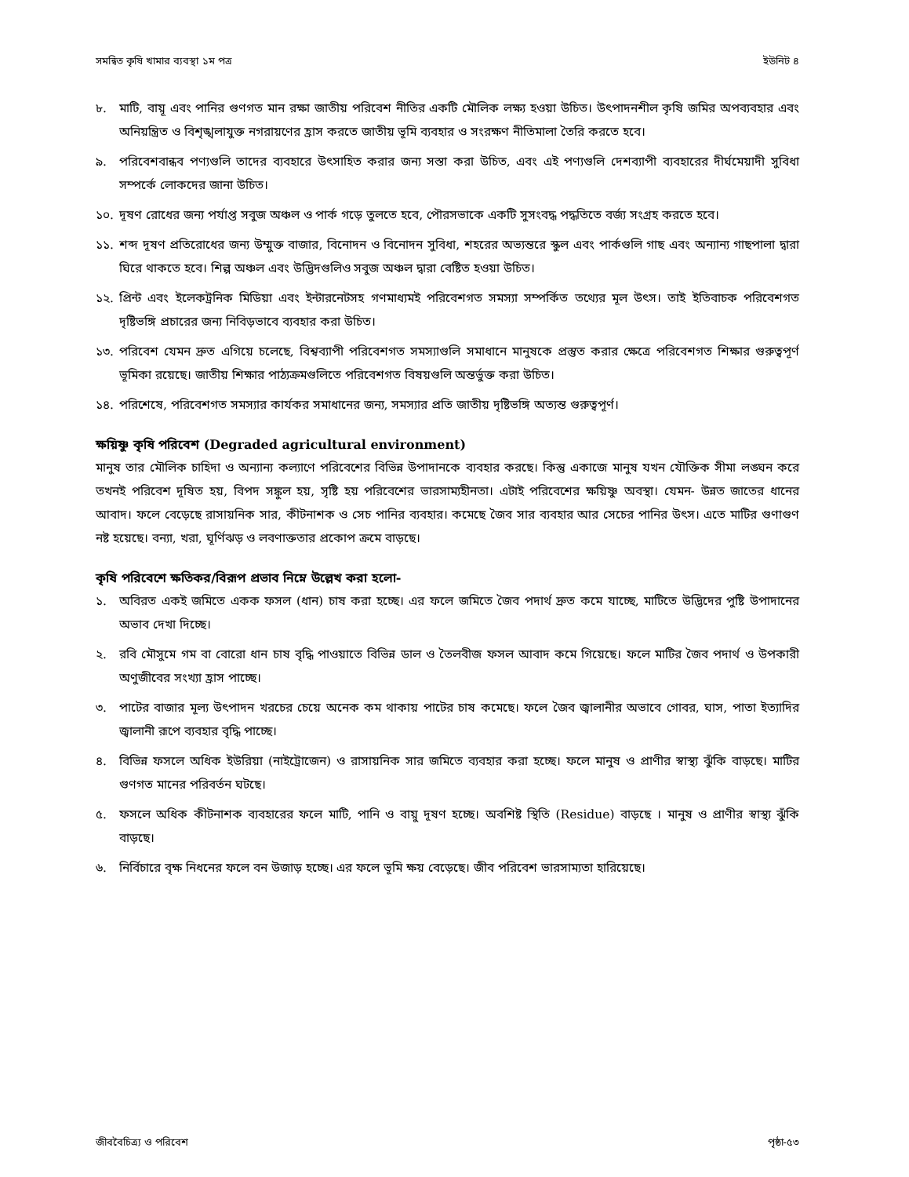সমন্বিত কৃষি খামার ব্যবস্থা ১ম পত্র ইউনিট ৪
৮. মাটি, বায়ূ এবং পানির গুণগত মান রক্ষা জাতীয় পরিবেশ নীতির একটি মৌলিক লক্ষ্য হওয়া উচিত। উৎপাদনশীল কৃষি জমির অপব্যবহার এবং অনিয়ন্ত্রিত ও বিশৃঙ্খলাযুক্ত নগরায়ণের হ্রাস করতে জাতীয় ভূমি ব্যবহার ও সংরক্ষণ নীতিমালা তৈরি করতে হবে।
৯. পরিবেশবান্ধব পণ্যগুলি তাদের ব্যবহারে উৎসাহিত করার জন্য সস্তা করা উচিত, এবং এই পণ্যগুলি দেশব্যাপী ব্যবহারের দীর্ঘমেয়াদী সুবিধা সম্পর্কে লোকদের জানা উচিত।
১০. দূষণ রোধের জন্য পর্যাপ্ত সবুজ অঞ্চল ও পার্ক গড়ে তুলতে হবে, পৌরসভাকে একটি সুসংবদ্ধ পদ্ধতিতে বর্জ্য সংগ্রহ করতে হবে।
১১. শব্দ দূষণ প্রতিরোধের জন্য উম্মুক্ত বাজার, বিনোদন ও বিনোদন সুবিধা, শহরের অভ্যন্তরে স্কুল এবং পার্কগুলি গাছ এবং অন্যান্য গাছপালা দ্বারা ঘিরে থাকতে হবে। শিল্প অঞ্চল এবং উদ্ভিদগুলিও সবুজ অঞ্চল দ্বারা বেষ্টিত হওয়া উচিত।
১২. প্রিন্ট এবং ইলেকট্রনিক মিডিয়া এবং ইন্টারনেটসহ গণমাধ্যমই পরিবেশগত সমস্যা সম্পর্কিত তথ্যের মূল উৎস। তাই ইতিবাচক পরিবেশগত দৃষ্টিভঙ্গি প্রচারের জন্য নিবিড়ভাবে ব্যবহার করা উচিত।
১৩. পরিবেশ যেমন দ্রুত এগিয়ে চলেছে, বিশ্বব্যাপী পরিবেশগত সমস্যাগুলি সমাধানে মানুষকে প্রস্তুত করার ক্ষেত্রে পরিবেশগত শিক্ষার গুরুত্বপূর্ণ ভূমিকা রয়েছে। জাতীয় শিক্ষার পাঠ্যক্রমগুলিতে পরিবেশগত বিষয়গুলি অন্তর্ভুক্ত করা উচিত।
১৪. পরিশেষে, পরিবেশগত সমস্যার কার্যকর সমাধানের জন্য, সমস্যার প্রতি জাতীয় দৃষ্টিভঙ্গি অত্যন্ত গুরুত্বপূর্ণ।
ক্ষয়িষ্ণু কৃষি পরিবেশ (Degraded agricultural environment)
মানুষ তার মৌলিক চাহিদা ও অন্যান্য কল্যাণে পরিবেশের বিভিন্ন উপাদানকে ব্যবহার করছে। কিন্তু একাজে মানুষ যখন যৌক্তিক সীমা লঙ্ঘন করে তখনই পরিবেশ দূষিত হয়, বিপদ সঙ্কুল হয়, সৃষ্টি হয় পরিবেশের ভারসাম্যহীনতা। এটাই পরিবেশের ক্ষয়িষ্ণু অবস্থা। যেমন- উন্নত জাতের ধানের আবাদ। ফলে বেড়েছে রাসায়নিক সার, কীটনাশক ও সেচ পানির ব্যবহার। কমেছে জৈব সার ব্যবহার আর সেচের পানির উৎস। এতে মাটির গুণাগুণ নষ্ট হয়েছে। বন্যা, খরা, ঘূর্ণিঝড় ও লবণাক্ততার প্রকোপ ক্রমে বাড়ছে।
কৃষি পরিবেশে ক্ষতিকর/বিরূপ প্রভাব নিম্নে উল্লেখ করা হলো-
১. অবিরত একই জমিতে একক ফসল (ধান) চাষ করা হচ্ছে। এর ফলে জমিতে জৈব পদার্থ দ্রুত কমে যাচ্ছে, মাটিতে উদ্ভিদের পুষ্টি উপাদানের অভাব দেখা দিচ্ছে।
২. রবি মৌসুমে গম বা বোরো ধান চাষ বৃদ্ধি পাওয়াতে বিভিন্ন ডাল ও তৈলবীজ ফসল আবাদ কমে গিয়েছে। ফলে মাটির জৈব পদার্থ ও উপকারী অণুজীবের সংখ্যা হ্রাস পাচ্ছে।
৩. পাটের বাজার মূল্য উৎপাদন খরচের চেয়ে অনেক কম থাকায় পাটের চাষ কমেছে। ফলে জৈব জ্বালানীর অভাবে গোবর, ঘাস, পাতা ইত্যাদির জ্বালানী রূপে ব্যবহার বৃদ্ধি পাচ্ছে।
৪. বিভিন্ন ফসলে অধিক ইউরিয়া (নাইট্রোজেন) ও রাসায়নিক সার জমিতে ব্যবহার করা হচ্ছে। ফলে মানুষ ও প্রাণীর স্বাস্থ্য ঝুঁকি বাড়ছে। মাটির গুণগত মানের পরিবর্তন ঘটছে।
৫. ফসলে অধিক কীটনাশক ব্যবহারের ফলে মাটি, পানি ও বায়ু দূষণ হচ্ছে। অবশিষ্ট স্থিতি (Residue) বাড়ছে । মানুষ ও প্রাণীর স্বাস্থ্য ঝুঁকি বাড়ছে।
৬. নির্বিচারে বৃক্ষ নিধনের ফলে বন উজাড় হচ্ছে। এর ফলে ভূমি ক্ষয় বেড়েছে। জীব পরিবেশ ভারসাম্যতা হারিয়েছে।
জীববৈচিত্র্য ও পরিবেশ পৃষ্ঠা-৫৩